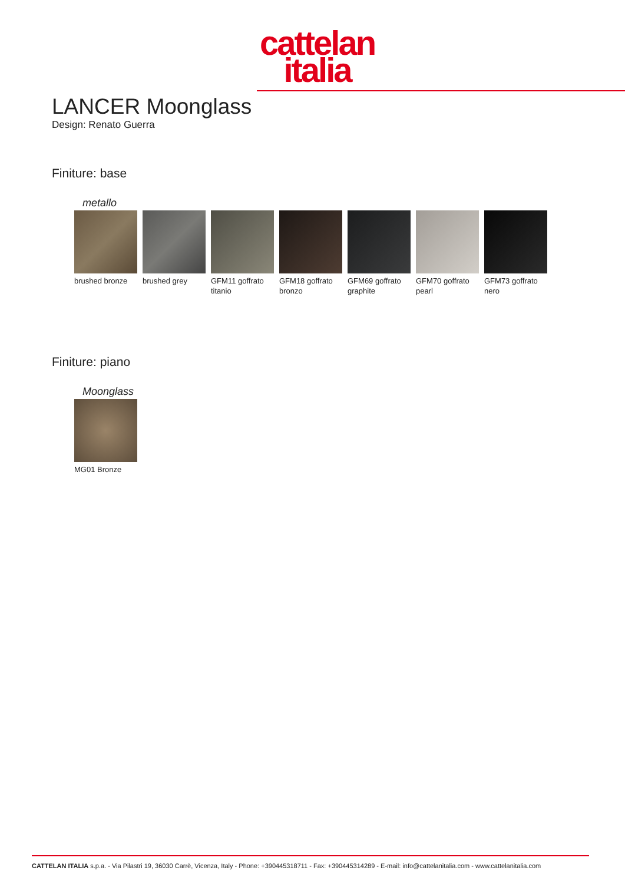cattelan
italia
LANCER Moonglass
Design: Renato Guerra
Finiture: base
metallo
brushed bronze
brushed grey GFM11 goffrato titanio
GFM18 goffrato bronzo
GFM69 goffrato graphite
GFM70 goffrato pearl
GFM73 goffrato nero
Finiture: piano
Moonglass
MG01 Bronze
CATTELAN ITALIA s.p.a. - Via Pilastri 19, 36030 Carrè, Vicenza, Italy - Phone: +390445318711 - Fax: +390445314289 - E-mail: info@cattelanitalia.com - www.cattelanitalia.com